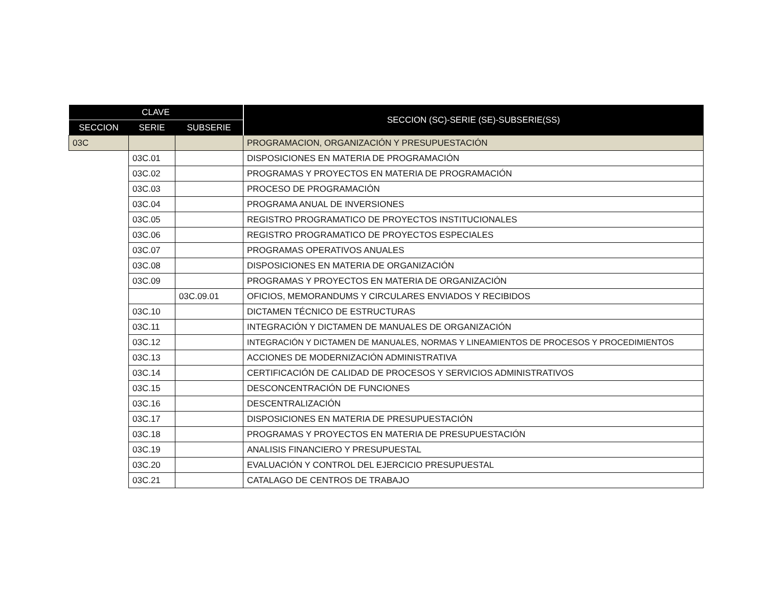| CLAVE | | | SECCION (SC)-SERIE (SE)-SUBSERIE(SS) |
| --- | --- | --- | --- |
| SECCION | SERIE | SUBSERIE | |
| 03C | | | PROGRAMACION, ORGANIZACIÓN Y PRESUPUESTACIÓN |
| | 03C.01 | | DISPOSICIONES EN MATERIA DE PROGRAMACIÓN |
| | 03C.02 | | PROGRAMAS Y PROYECTOS EN MATERIA DE PROGRAMACIÓN |
| | 03C.03 | | PROCESO DE PROGRAMACIÓN |
| | 03C.04 | | PROGRAMA ANUAL DE INVERSIONES |
| | 03C.05 | | REGISTRO PROGRAMATICO DE PROYECTOS INSTITUCIONALES |
| | 03C.06 | | REGISTRO PROGRAMATICO DE PROYECTOS ESPECIALES |
| | 03C.07 | | PROGRAMAS OPERATIVOS ANUALES |
| | 03C.08 | | DISPOSICIONES EN MATERIA DE ORGANIZACIÓN |
| | 03C.09 | | PROGRAMAS Y PROYECTOS EN MATERIA DE ORGANIZACIÓN |
| | | 03C.09.01 | OFICIOS, MEMORANDUMS Y CIRCULARES ENVIADOS Y RECIBIDOS |
| | 03C.10 | | DICTAMEN TÉCNICO DE ESTRUCTURAS |
| | 03C.11 | | INTEGRACIÓN Y DICTAMEN DE MANUALES DE ORGANIZACIÓN |
| | 03C.12 | | INTEGRACIÓN Y DICTAMEN DE MANUALES, NORMAS Y LINEAMIENTOS DE PROCESOS Y PROCEDIMIENTOS |
| | 03C.13 | | ACCIONES DE MODERNIZACIÓN ADMINISTRATIVA |
| | 03C.14 | | CERTIFICACIÓN DE CALIDAD DE PROCESOS Y SERVICIOS ADMINISTRATIVOS |
| | 03C.15 | | DESCONCENTRACIÓN DE FUNCIONES |
| | 03C.16 | | DESCENTRALIZACIÓN |
| | 03C.17 | | DISPOSICIONES EN MATERIA DE PRESUPUESTACIÓN |
| | 03C.18 | | PROGRAMAS Y PROYECTOS EN MATERIA DE PRESUPUESTACIÓN |
| | 03C.19 | | ANALISIS FINANCIERO Y PRESUPUESTAL |
| | 03C.20 | | EVALUACIÓN Y CONTROL DEL EJERCICIO PRESUPUESTAL |
| | 03C.21 | | CATALAGO DE CENTROS DE TRABAJO |